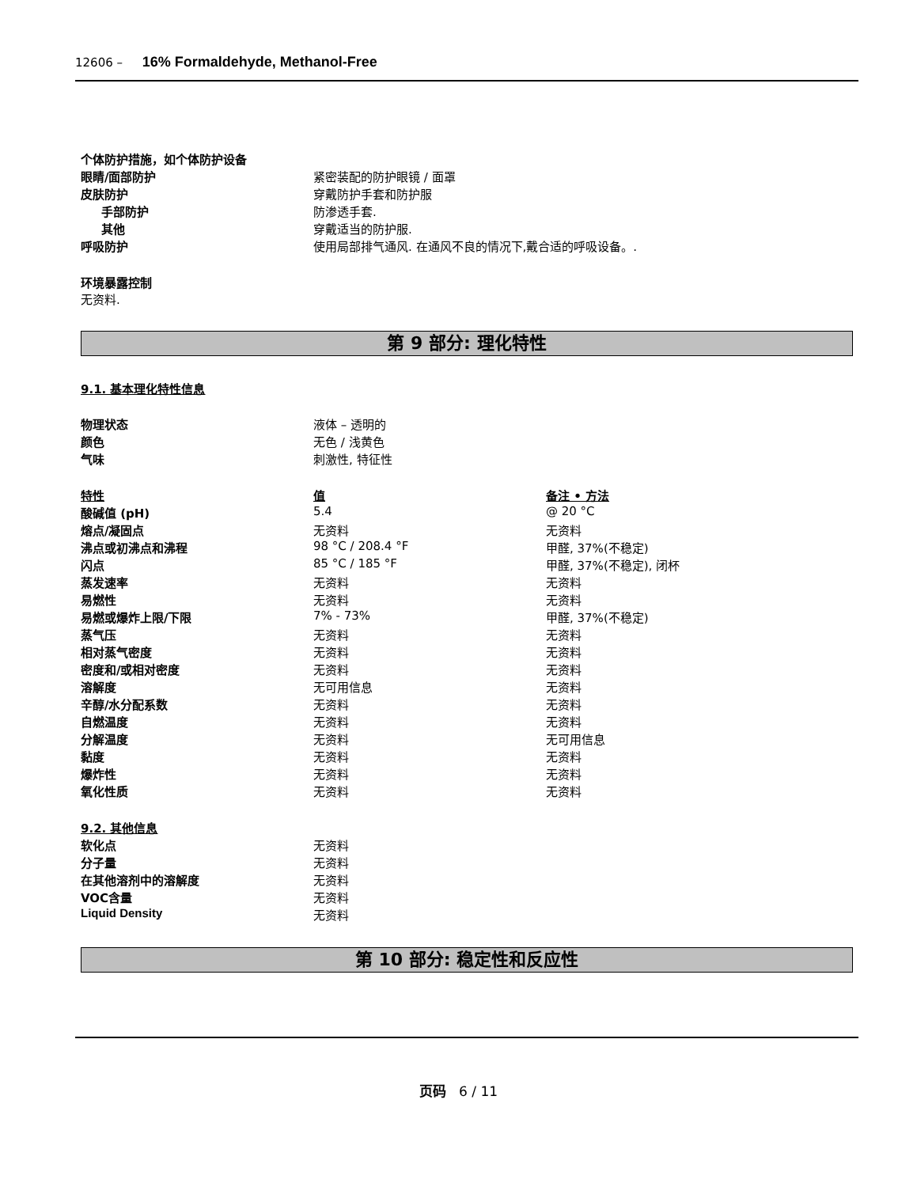12606 – 16% Formaldehyde, Methanol-Free
| 个体防护措施，如个体防护设备 | |
| 眼睛/面部防护 | 紧密装配的防护眼镜 / 面罩 |
| 皮肤防护 | 穿戴防护手套和防护服 |
| 手部防护 | 防渗透手套. |
| 其他 | 穿戴适当的防护服. |
| 呼吸防护 | 使用局部排气通风. 在通风不良的情况下,戴合适的呼吸设备。. |
环境暴露控制
无资料.
第 9 部分: 理化特性
9.1. 基本理化特性信息
| 物理状态 | 液体 – 透明的 | |
| 颜色 | 无色 / 浅黄色 | |
| 气味 | 刺激性, 特征性 | |
| 特性 | 值 | 备注 • 方法 |
| 酸碱值 (pH) | 5.4 | @ 20 °C |
| 熔点/凝固点 | 无资料 | 无资料 |
| 沸点或初沸点和沸程 | 98 °C / 208.4 °F | 甲醛, 37%(不稳定) |
| 闪点 | 85 °C / 185 °F | 甲醛, 37%(不稳定), 闭杯 |
| 蒸发速率 | 无资料 | 无资料 |
| 易燃性 | 无资料 | 无资料 |
| 易燃或爆炸上限/下限 | 7% - 73% | 甲醛, 37%(不稳定) |
| 蒸气压 | 无资料 | 无资料 |
| 相对蒸气密度 | 无资料 | 无资料 |
| 密度和/或相对密度 | 无资料 | 无资料 |
| 溶解度 | 无可用信息 | 无资料 |
| 辛醇/水分配系数 | 无资料 | 无资料 |
| 自燃温度 | 无资料 | 无资料 |
| 分解温度 | 无资料 | 无可用信息 |
| 黏度 | 无资料 | 无资料 |
| 爆炸性 | 无资料 | 无资料 |
| 氧化性质 | 无资料 | 无资料 |
| 9.2. 其他信息 | | |
| 软化点 | 无资料 | |
| 分子量 | 无资料 | |
| 在其他溶剂中的溶解度 | 无资料 | |
| VOC含量 | 无资料 | |
| Liquid Density | 无资料 | |
第 10 部分: 稳定性和反应性
页码 6 / 11